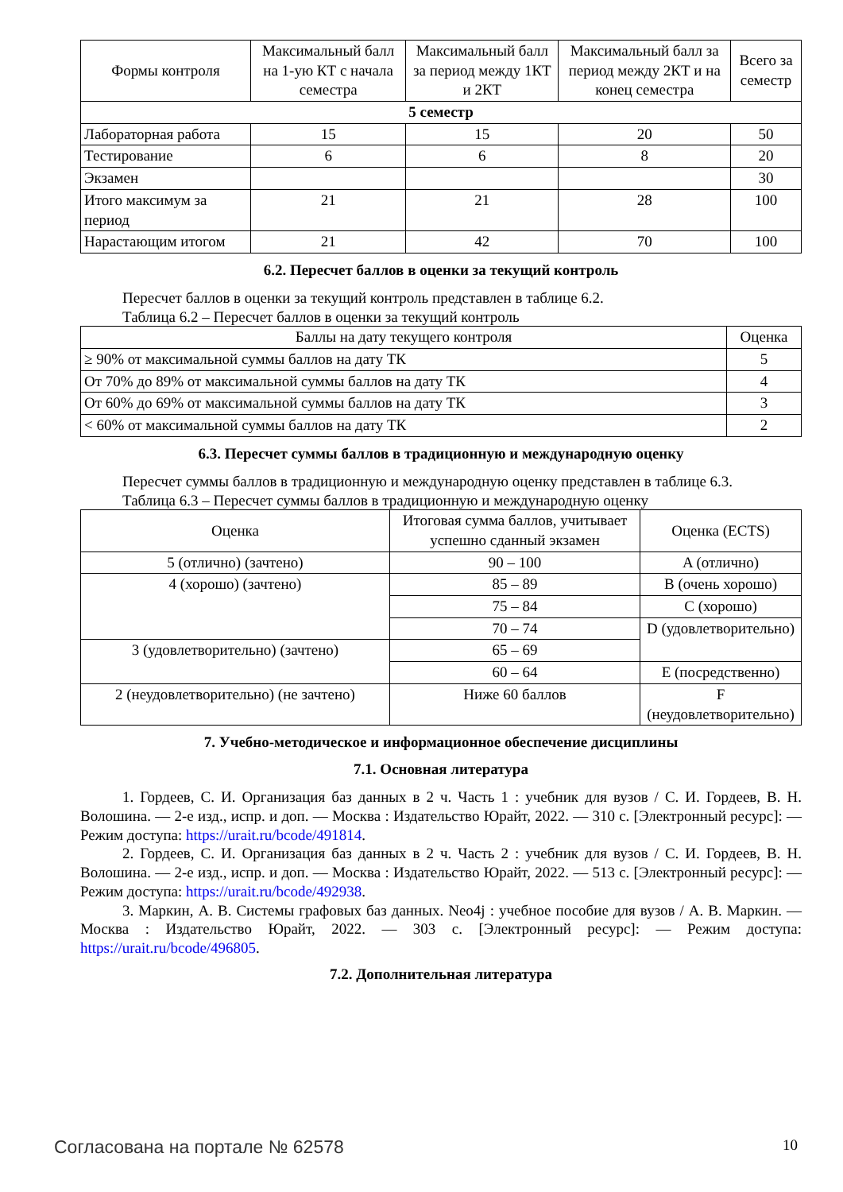| Формы контроля | Максимальный балл на 1-ую КТ с начала семестра | Максимальный балл за период между 1КТ и 2КТ | Максимальный балл за период между 2КТ и на конец семестра | Всего за семестр |
| --- | --- | --- | --- | --- |
| 5 семестр | | | | |
| Лабораторная работа | 15 | 15 | 20 | 50 |
| Тестирование | 6 | 6 | 8 | 20 |
| Экзамен | | | | 30 |
| Итого максимум за период | 21 | 21 | 28 | 100 |
| Нарастающим итогом | 21 | 42 | 70 | 100 |
6.2. Пересчет баллов в оценки за текущий контроль
Пересчет баллов в оценки за текущий контроль представлен в таблице 6.2.
Таблица 6.2 – Пересчет баллов в оценки за текущий контроль
| Баллы на дату текущего контроля | Оценка |
| --- | --- |
| ≥ 90% от максимальной суммы баллов на дату ТК | 5 |
| От 70% до 89% от максимальной суммы баллов на дату ТК | 4 |
| От 60% до 69% от максимальной суммы баллов на дату ТК | 3 |
| < 60% от максимальной суммы баллов на дату ТК | 2 |
6.3. Пересчет суммы баллов в традиционную и международную оценку
Пересчет суммы баллов в традиционную и международную оценку представлен в таблице 6.3.
Таблица 6.3 – Пересчет суммы баллов в традиционную и международную оценку
| Оценка | Итоговая сумма баллов, учитывает успешно сданный экзамен | Оценка (ECTS) |
| --- | --- | --- |
| 5 (отлично) (зачтено) | 90 – 100 | A (отлично) |
| 4 (хорошо) (зачтено) | 85 – 89 | B (очень хорошо) |
| | 75 – 84 | C (хорошо) |
| | 70 – 74 | D (удовлетворительно) |
| 3 (удовлетворительно) (зачтено) | 65 – 69 | |
| | 60 – 64 | E (посредственно) |
| 2 (неудовлетворительно) (не зачтено) | Ниже 60 баллов | F (неудовлетворительно) |
7. Учебно-методическое и информационное обеспечение дисциплины
7.1. Основная литература
1. Гордеев, С. И. Организация баз данных в 2 ч. Часть 1 : учебник для вузов / С. И. Гордеев, В. Н. Волошина. — 2-е изд., испр. и доп. — Москва : Издательство Юрайт, 2022. — 310 с. [Электронный ресурс]: — Режим доступа: https://urait.ru/bcode/491814.
2. Гордеев, С. И. Организация баз данных в 2 ч. Часть 2 : учебник для вузов / С. И. Гордеев, В. Н. Волошина. — 2-е изд., испр. и доп. — Москва : Издательство Юрайт, 2022. — 513 с. [Электронный ресурс]: — Режим доступа: https://urait.ru/bcode/492938.
3. Маркин, А. В. Системы графовых баз данных. Neo4j : учебное пособие для вузов / А. В. Маркин. — Москва : Издательство Юрайт, 2022. — 303 с. [Электронный ресурс]: — Режим доступа: https://urait.ru/bcode/496805.
7.2. Дополнительная литература
Согласована на портале № 62578 10